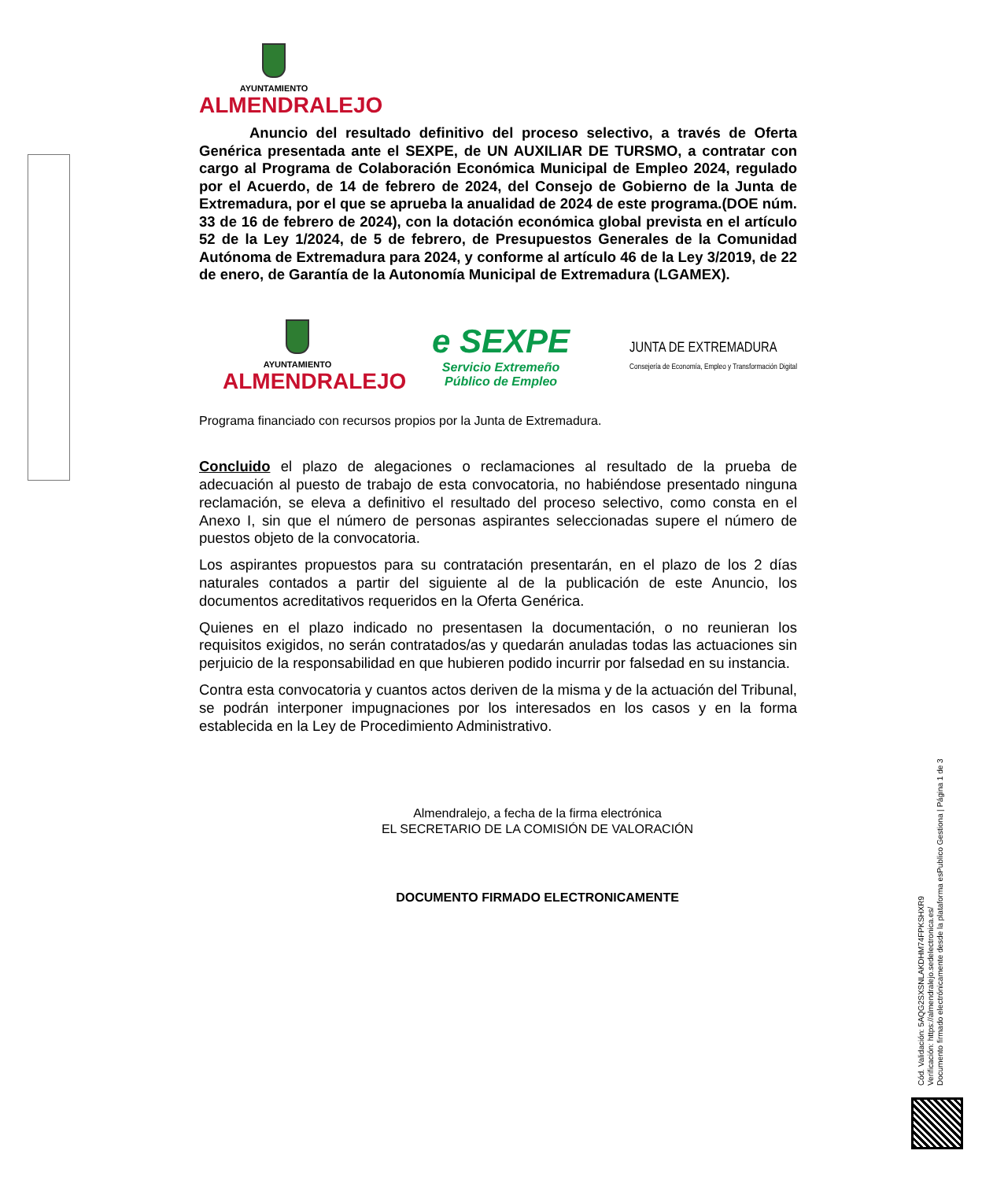AYUNTAMIENTO
ALMENDRALEJO
Anuncio del resultado definitivo del proceso selectivo, a través de Oferta Genérica presentada ante el SEXPE, de UN AUXILIAR DE TURSMO, a contratar con cargo al Programa de Colaboración Económica Municipal de Empleo 2024, regulado por el Acuerdo, de 14 de febrero de 2024, del Consejo de Gobierno de la Junta de Extremadura, por el que se aprueba la anualidad de 2024 de este programa.(DOE núm. 33 de 16 de febrero de 2024), con la dotación económica global prevista en el artículo 52 de la Ley 1/2024, de 5 de febrero, de Presupuestos Generales de la Comunidad Autónoma de Extremadura para 2024, y conforme al artículo 46 de la Ley 3/2019, de 22 de enero, de Garantía de la Autonomía Municipal de Extremadura (LGAMEX).
AYUNTAMIENTO
ALMENDRALEJO
e SEXPE
Servicio Extremeño
Público de Empleo
JUNTA DE EXTREMADURA
Consejería de Economía, Empleo y Transformación Digital
Programa financiado con recursos propios por la Junta de Extremadura.
Concluido el plazo de alegaciones o reclamaciones al resultado de la prueba de adecuación al puesto de trabajo de esta convocatoria, no habiéndose presentado ninguna reclamación, se eleva a definitivo el resultado del proceso selectivo, como consta en el Anexo I, sin que el número de personas aspirantes seleccionadas supere el número de puestos objeto de la convocatoria.
Los aspirantes propuestos para su contratación presentarán, en el plazo de los 2 días naturales contados a partir del siguiente al de la publicación de este Anuncio, los documentos acreditativos requeridos en la Oferta Genérica.
Quienes en el plazo indicado no presentasen la documentación, o no reunieran los requisitos exigidos, no serán contratados/as y quedarán anuladas todas las actuaciones sin perjuicio de la responsabilidad en que hubieren podido incurrir por falsedad en su instancia.
Contra esta convocatoria y cuantos actos deriven de la misma y de la actuación del Tribunal, se podrán interponer impugnaciones por los interesados en los casos y en la forma establecida en la Ley de Procedimiento Administrativo.
Almendralejo, a fecha de la firma electrónica
EL SECRETARIO DE LA COMISIÓN DE VALORACIÓN
DOCUMENTO FIRMADO ELECTRONICAMENTE
Cód. Validación: 5AQG2SXSNLAKDHM74FPKSHXR9
Verificación: https://almendralejo.sedelectronica.es/
Documento firmado electrónicamente desde la plataforma esPublico Gestiona | Página 1 de 3